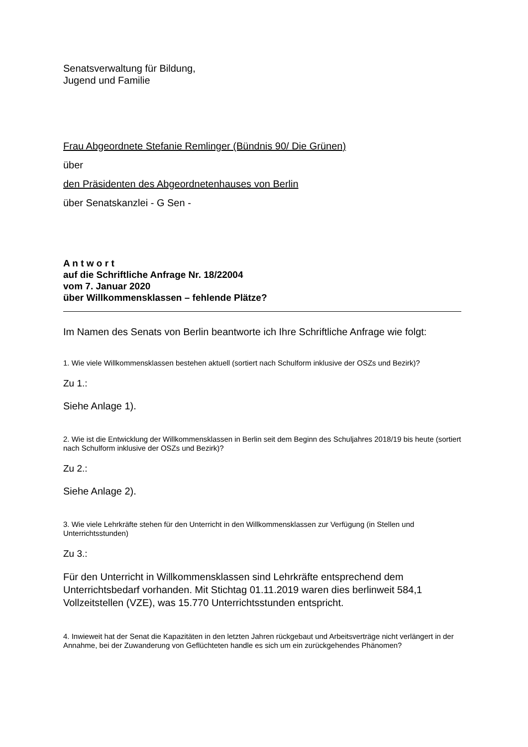Senatsverwaltung für Bildung,
Jugend und Familie
Frau Abgeordnete Stefanie Remlinger (Bündnis 90/ Die Grünen)
über
den Präsidenten des Abgeordnetenhauses von Berlin
über Senatskanzlei - G Sen -
A n t w o r t
auf die Schriftliche Anfrage Nr. 18/22004
vom 7. Januar 2020
über Willkommensklassen – fehlende Plätze?
Im Namen des Senats von Berlin beantworte ich Ihre Schriftliche Anfrage wie folgt:
1. Wie viele Willkommensklassen bestehen aktuell (sortiert nach Schulform inklusive der OSZs und Bezirk)?
Zu 1.:
Siehe Anlage 1).
2. Wie ist die Entwicklung der Willkommensklassen in Berlin seit dem Beginn des Schuljahres 2018/19 bis heute (sortiert nach Schulform inklusive der OSZs und Bezirk)?
Zu 2.:
Siehe Anlage 2).
3. Wie viele Lehrkräfte stehen für den Unterricht in den Willkommensklassen zur Verfügung (in Stellen und Unterrichtsstunden)
Zu 3.:
Für den Unterricht in Willkommensklassen sind Lehrkräfte entsprechend dem Unterrichtsbedarf vorhanden. Mit Stichtag 01.11.2019 waren dies berlinweit 584,1 Vollzeitstellen (VZE), was 15.770 Unterrichtsstunden entspricht.
4. Inwieweit hat der Senat die Kapazitäten in den letzten Jahren rückgebaut und Arbeitsverträge nicht verlängert in der Annahme, bei der Zuwanderung von Geflüchteten handle es sich um ein zurückgehendes Phänomen?